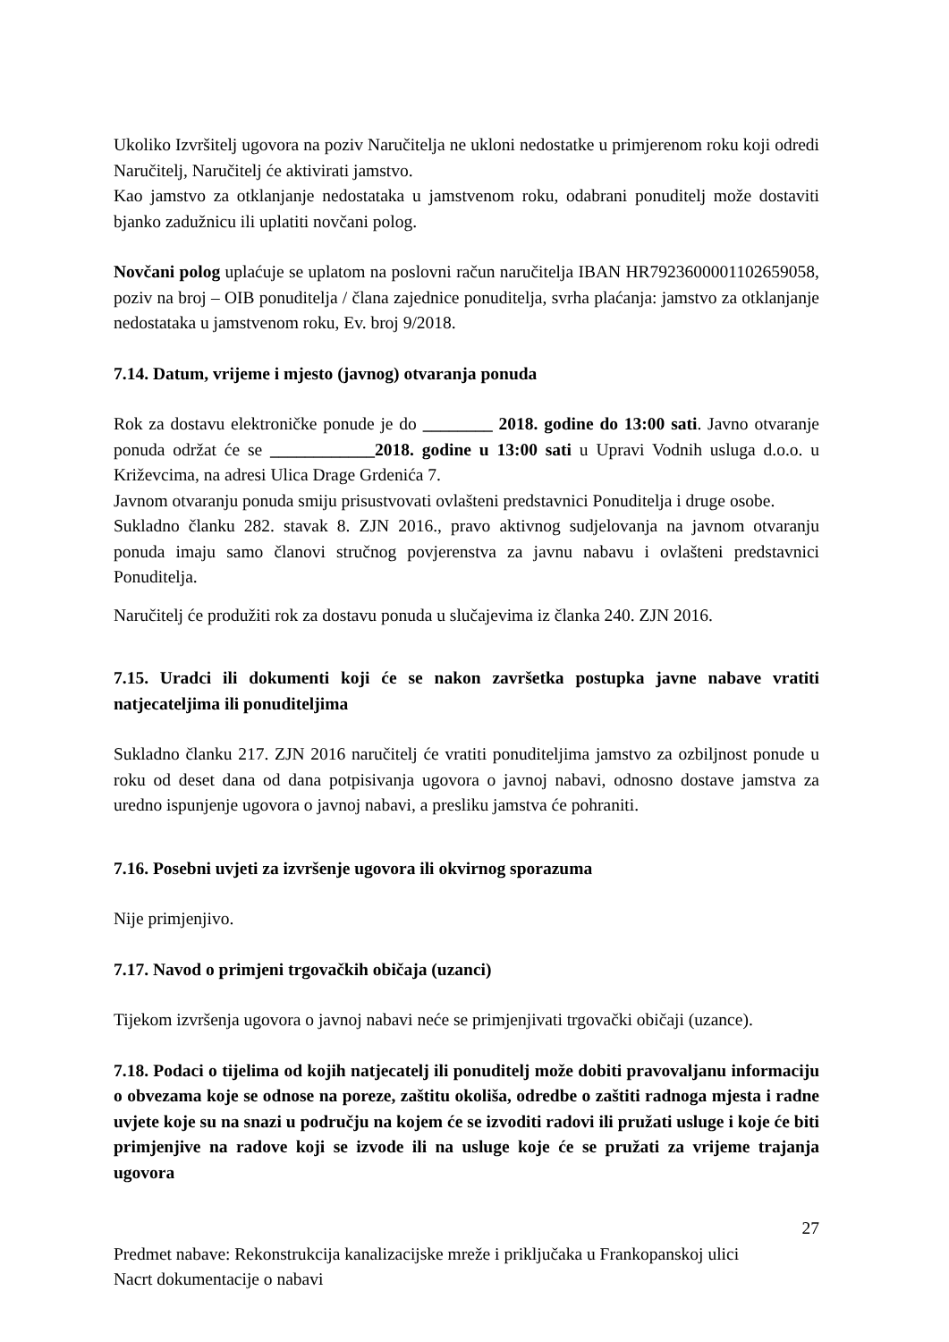Ukoliko Izvršitelj ugovora na poziv Naručitelja ne ukloni nedostatke u primjerenom roku koji odredi Naručitelj, Naručitelj će aktivirati jamstvo.
Kao jamstvo za otklanjanje nedostataka u jamstvenom roku, odabrani ponuditelj može dostaviti bjanko zadužnicu ili uplatiti novčani polog.
Novčani polog uplaćuje se uplatom na poslovni račun naručitelja IBAN HR7923600001102659058, poziv na broj – OIB ponuditelja / člana zajednice ponuditelja, svrha plaćanja: jamstvo za otklanjanje nedostataka u jamstvenom roku, Ev. broj 9/2018.
7.14. Datum, vrijeme i mjesto (javnog) otvaranja ponuda
Rok za dostavu elektroničke ponude je do ________ 2018. godine do 13:00 sati. Javno otvaranje ponuda održat će se ____________2018. godine u 13:00 sati u Upravi Vodnih usluga d.o.o. u Križevcima, na adresi Ulica Drage Grdenića 7.
Javnom otvaranju ponuda smiju prisustvovati ovlašteni predstavnici Ponuditelja i druge osobe.
Sukladno članku 282. stavak 8. ZJN 2016., pravo aktivnog sudjelovanja na javnom otvaranju ponuda imaju samo članovi stručnog povjerenstva za javnu nabavu i ovlašteni predstavnici Ponuditelja.
Naručitelj će produžiti rok za dostavu ponuda u slučajevima iz članka 240. ZJN 2016.
7.15. Uradci ili dokumenti koji će se nakon završetka postupka javne nabave vratiti natjecateljima ili ponuditeljima
Sukladno članku 217. ZJN 2016 naručitelj će vratiti ponuditeljima jamstvo za ozbiljnost ponude u roku od deset dana od dana potpisivanja ugovora o javnoj nabavi, odnosno dostave jamstva za uredno ispunjenje ugovora o javnoj nabavi, a presliku jamstva će pohraniti.
7.16. Posebni uvjeti za izvršenje ugovora ili okvirnog sporazuma
Nije primjenjivo.
7.17. Navod o primjeni trgovačkih običaja (uzanci)
Tijekom izvršenja ugovora o javnoj nabavi neće se primjenjivati trgovački običaji (uzance).
7.18. Podaci o tijelima od kojih natjecatelj ili ponuditelj može dobiti pravovaljanu informaciju o obvezama koje se odnose na poreze, zaštitu okoliša, odredbe o zaštiti radnoga mjesta i radne uvjete koje su na snazi u području na kojem će se izvoditi radovi ili pružati usluge i koje će biti primjenjive na radove koji se izvode ili na usluge koje će se pružati za vrijeme trajanja ugovora
27
Predmet nabave: Rekonstrukcija kanalizacijske mreže i priključaka u Frankopanskoj ulici
Nacrt dokumentacije o nabavi